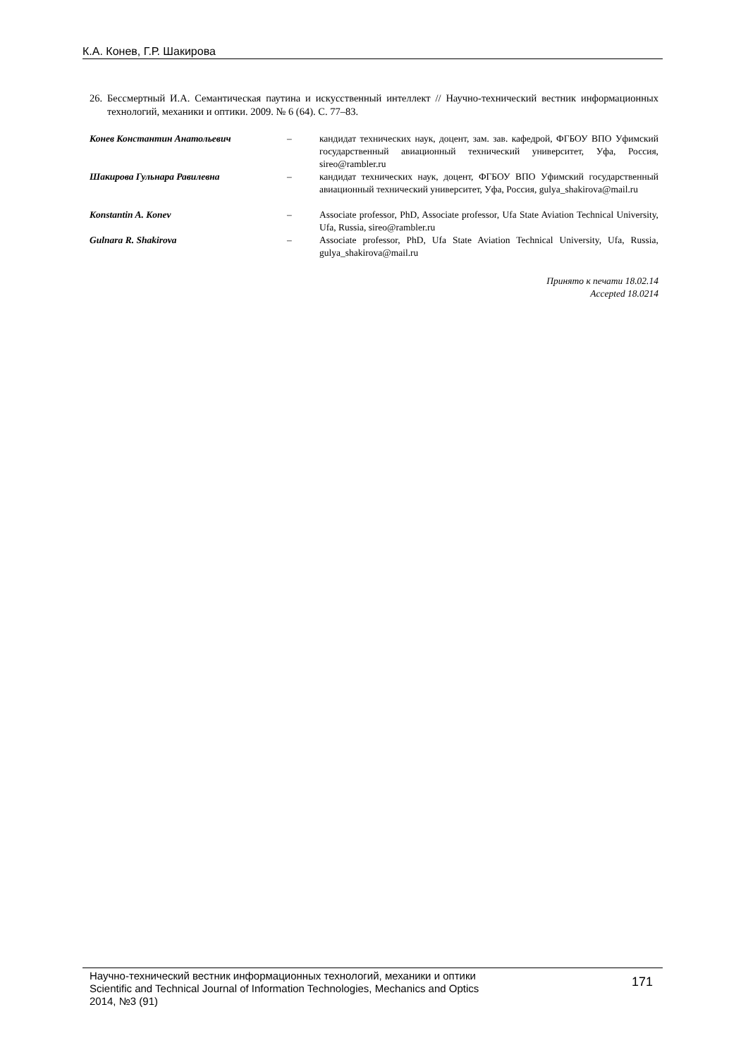К.А. Конев, Г.Р. Шакирова
26. Бессмертный И.А. Семантическая паутина и искусственный интеллект // Научно-технический вестник информационных технологий, механики и оптики. 2009. № 6 (64). С. 77–83.
| Конев Константин Анатольевич | – | кандидат технических наук, доцент, зам. зав. кафедрой, ФГБОУ ВПО Уфимский государственный авиационный технический университет, Уфа, Россия, sireo@rambler.ru |
| Шакирова Гульнара Равилевна | – | кандидат технических наук, доцент, ФГБОУ ВПО Уфимский государственный авиационный технический университет, Уфа, Россия, gulya_shakirova@mail.ru |
| Konstantin A. Konev | – | Associate professor, PhD, Associate professor, Ufa State Aviation Technical University, Ufa, Russia, sireo@rambler.ru |
| Gulnara R. Shakirova | – | Associate professor, PhD, Ufa State Aviation Technical University, Ufa, Russia, gulya_shakirova@mail.ru |
Принято к печати 18.02.14
Accepted 18.0214
Научно-технический вестник информационных технологий, механики и оптики
Scientific and Technical Journal of Information Technologies, Mechanics and Optics
2014, №3 (91)
171